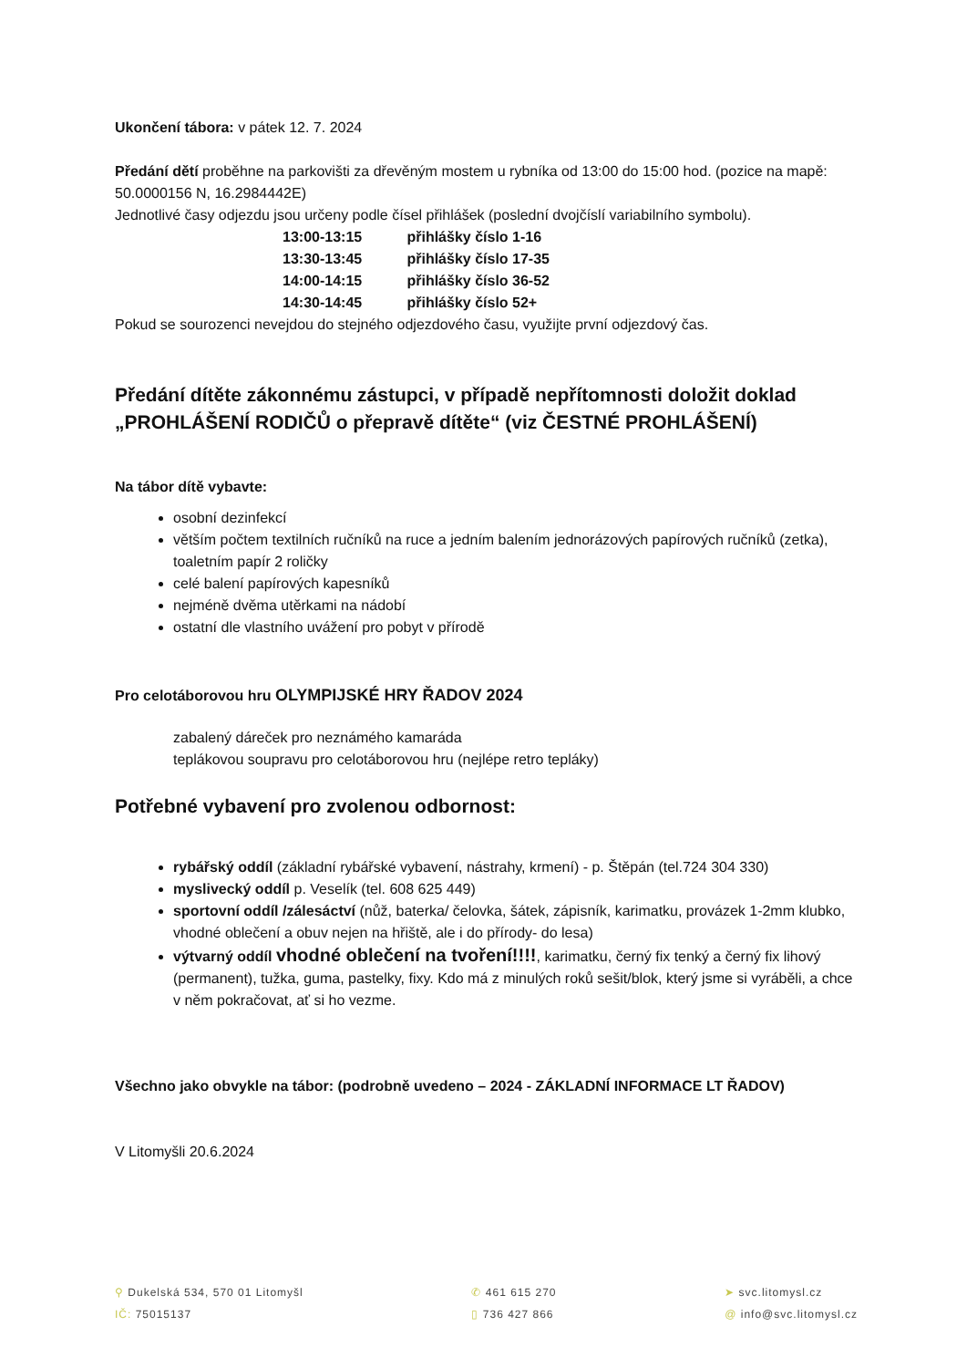Ukončení tábora: v pátek 12. 7. 2024
Předání dětí proběhne na parkovišti za dřevěným mostem u rybníka od 13:00 do 15:00 hod. (pozice na mapě: 50.0000156 N, 16.2984442E)
Jednotlivé časy odjezdu jsou určeny podle čísel přihlášek (poslední dvojčíslí variabilního symbolu).
13:00-13:15 přihlášky číslo 1-16
13:30-13:45 přihlášky číslo 17-35
14:00-14:15 přihlášky číslo 36-52
14:30-14:45 přihlášky číslo 52+
Pokud se sourozenci nevejdou do stejného odjezdového času, využijte první odjezdový čas.
Předání dítěte zákonnému zástupci, v případě nepřítomnosti doložit doklad „PROHLÁŠENÍ RODIČŮ o přepravě dítěte“ (viz ČESTNÉ PROHLÁŠENÍ)
Na tábor dítě vybavte:
osobní dezinfekcí
větším počtem textilních ručníků na ruce a jedním balením jednorázových papírových ručníků (zetka), toaletním papír 2 roličky
celé balení papírových kapesníků
nejméně dvěma utěrkami na nádobí
ostatní dle vlastního uvážení pro pobyt v přírodě
Pro celotáborovou hru OLYMPIJSKÉ HRY ŘADOV 2024
zabalený dáreček pro neznámého kamaráda
teplákovou soupravu pro celotáborovou hru (nejlépe retro tepláky)
Potřebné vybavení pro zvolenou odbornost:
rybářský oddíl (základní rybářské vybavení, nástrahy, krmení) - p. Štěpán (tel.724 304 330)
myslivecký oddíl p. Veselík (tel. 608 625 449)
sportovní oddíl /zálesáctví (nůž, baterka/ čelovka, šátek, zápisník, karimatku, provázek 1-2mm klubko, vhodné oblečení a obuv nejen na hřiště, ale i do přírody- do lesa)
výtvarný oddíl vhodné oblečení na tvoření!!!!, karimatku, černý fix tenký a černý fix lihový (permanent), tužka, guma, pastelky, fixy. Kdo má z minulých roků sešit/blok, který jsme si vyráběli, a chce v něm pokračovat, ať si ho vezme.
Všechno jako obvykle na tábor: (podrobně uvedeno – 2024 - ZÁKLADNÍ INFORMACE LT ŘADOV)
V Litomyšli 20.6.2024
⚲ Dukelská 534, 570 01 Litomyšl
IČ: 75015137
✆ 461 615 270
▯ 736 427 866
➤ svc.litomysl.cz
@ info@svc.litomysl.cz